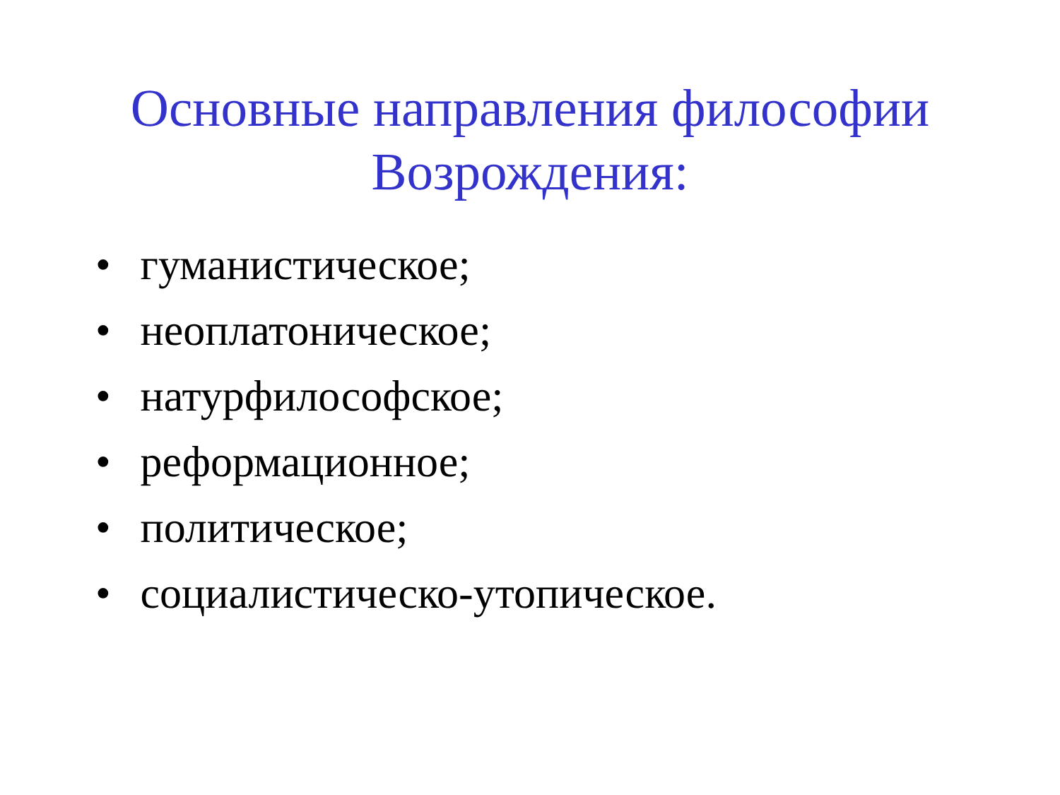Основные направления философии
Возрождения:
• гуманистическое;
• неоплатоническое;
• натурфилософское;
• реформационное;
• политическое;
• социалистическо-утопическое.